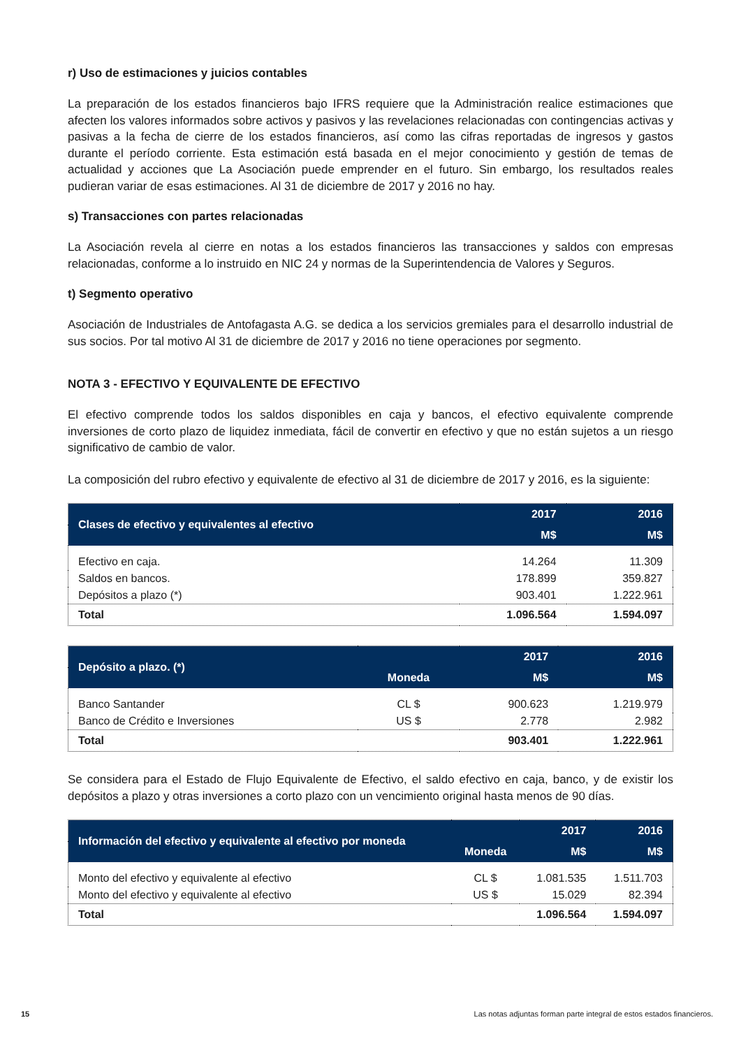r) Uso de estimaciones y juicios contables
La preparación de los estados financieros bajo IFRS requiere que la Administración realice estimaciones que afecten los valores informados sobre activos y pasivos y las revelaciones relacionadas con contingencias activas y pasivas a la fecha de cierre de los estados financieros, así como las cifras reportadas de ingresos y gastos durante el período corriente. Esta estimación está basada en el mejor conocimiento y gestión de temas de actualidad y acciones que La Asociación puede emprender en el futuro. Sin embargo, los resultados reales pudieran variar de esas estimaciones. Al 31 de diciembre de 2017 y 2016 no hay.
s) Transacciones con partes relacionadas
La Asociación revela al cierre en notas a los estados financieros las transacciones y saldos con empresas relacionadas, conforme a lo instruido en NIC 24 y normas de la Superintendencia de Valores y Seguros.
t) Segmento operativo
Asociación de Industriales de Antofagasta A.G. se dedica a los servicios gremiales para el desarrollo industrial de sus socios. Por tal motivo Al 31 de diciembre de 2017 y 2016 no tiene operaciones por segmento.
NOTA 3 - EFECTIVO Y EQUIVALENTE DE EFECTIVO
El efectivo comprende todos los saldos disponibles en caja y bancos, el efectivo equivalente comprende inversiones de corto plazo de liquidez inmediata, fácil de convertir en efectivo y que no están sujetos a un riesgo significativo de cambio de valor.
La composición del rubro efectivo y equivalente de efectivo al 31 de diciembre de 2017 y 2016, es la siguiente:
| Clases de efectivo y equivalentes al efectivo | 2017 | 2016 |
| --- | --- | --- |
| | M$ | M$ |
| Efectivo en caja. | 14.264 | 11.309 |
| Saldos en bancos. | 178.899 | 359.827 |
| Depósitos a plazo (*) | 903.401 | 1.222.961 |
| Total | 1.096.564 | 1.594.097 |
| Depósito a plazo. (*) | | 2017 | 2016 |
| --- | --- | --- | --- |
| | Moneda | M$ | M$ |
| Banco Santander | CL $ | 900.623 | 1.219.979 |
| Banco de Crédito e Inversiones | US $ | 2.778 | 2.982 |
| Total | | 903.401 | 1.222.961 |
Se considera para el Estado de Flujo Equivalente de Efectivo, el saldo efectivo en caja, banco, y de existir los depósitos a plazo y otras inversiones a corto plazo con un vencimiento original hasta menos de 90 días.
| Información del efectivo y equivalente al efectivo por moneda | | 2017 | 2016 |
| --- | --- | --- | --- |
| | Moneda | M$ | M$ |
| Monto del efectivo y equivalente al efectivo | CL $ | 1.081.535 | 1.511.703 |
| Monto del efectivo y equivalente al efectivo | US $ | 15.029 | 82.394 |
| Total | | 1.096.564 | 1.594.097 |
15 Las notas adjuntas forman parte integral de estos estados financieros.